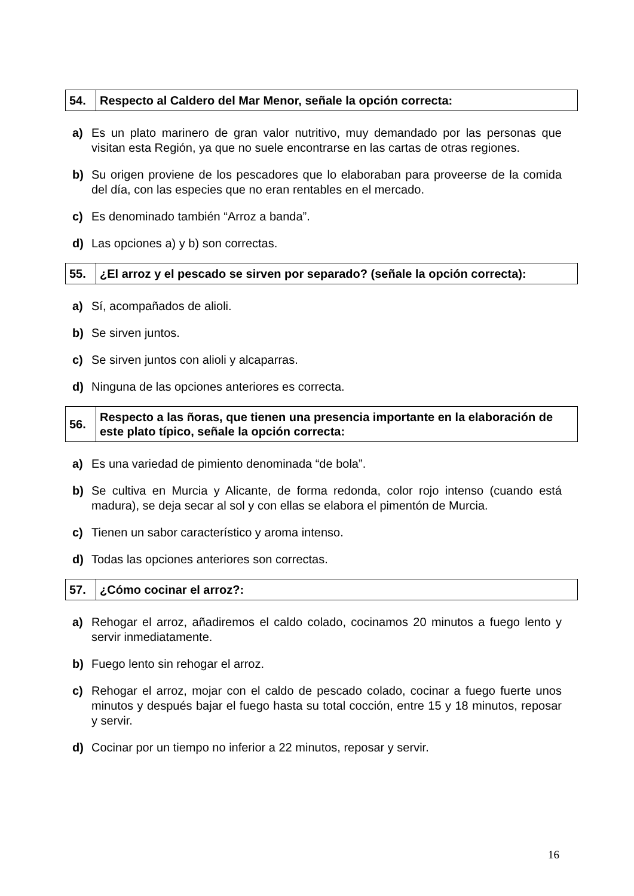| 54. | Respecto al Caldero del Mar Menor, señale la opción correcta: |
a) Es un plato marinero de gran valor nutritivo, muy demandado por las personas que visitan esta Región, ya que no suele encontrarse en las cartas de otras regiones.
b) Su origen proviene de los pescadores que lo elaboraban para proveerse de la comida del día, con las especies que no eran rentables en el mercado.
c) Es denominado también “Arroz a banda”.
d) Las opciones a) y b) son correctas.
| 55. | ¿El arroz y el pescado se sirven por separado? (señale la opción correcta): |
a) Sí, acompañados de alioli.
b) Se sirven juntos.
c) Se sirven juntos con alioli y alcaparras.
d) Ninguna de las opciones anteriores es correcta.
| 56. | Respecto a las ñoras, que tienen una presencia importante en la elaboración de este plato típico, señale la opción correcta: |
a) Es una variedad de pimiento denominada “de bola”.
b) Se cultiva en Murcia y Alicante, de forma redonda, color rojo intenso (cuando está madura), se deja secar al sol y con ellas se elabora el pimentón de Murcia.
c) Tienen un sabor característico y aroma intenso.
d) Todas las opciones anteriores son correctas.
| 57. | ¿Cómo cocinar el arroz?: |
a) Rehogar el arroz, añadiremos el caldo colado, cocinamos 20 minutos a fuego lento y servir inmediatamente.
b) Fuego lento sin rehogar el arroz.
c) Rehogar el arroz, mojar con el caldo de pescado colado, cocinar a fuego fuerte unos minutos y después bajar el fuego hasta su total cocción, entre 15 y 18 minutos, reposar y servir.
d) Cocinar por un tiempo no inferior a 22 minutos, reposar y servir.
16